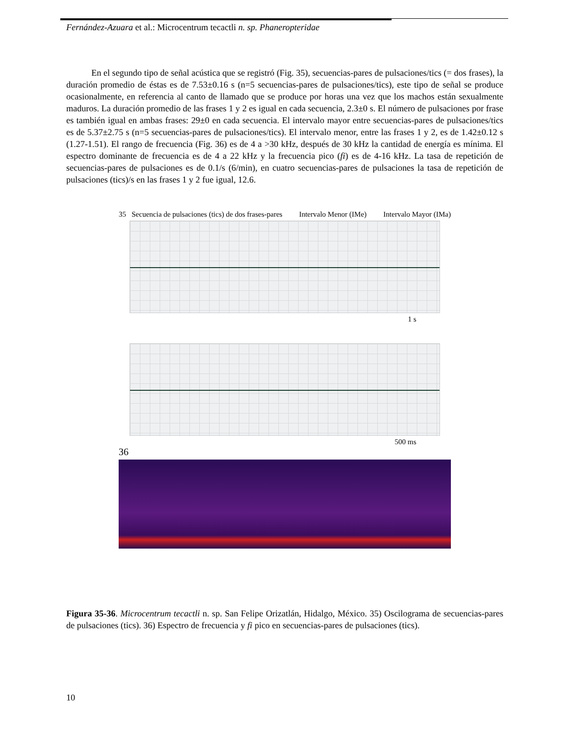Fernández-Azuara et al.: Microcentrum tecactli n. sp. Phaneropteridae
En el segundo tipo de señal acústica que se registró (Fig. 35), secuencias-pares de pulsaciones/tics (= dos frases), la duración promedio de éstas es de 7.53±0.16 s (n=5 secuencias-pares de pulsaciones/tics), este tipo de señal se produce ocasionalmente, en referencia al canto de llamado que se produce por horas una vez que los machos están sexualmente maduros. La duración promedio de las frases 1 y 2 es igual en cada secuencia, 2.3±0 s. El número de pulsaciones por frase es también igual en ambas frases: 29±0 en cada secuencia. El intervalo mayor entre secuencias-pares de pulsaciones/tics es de 5.37±2.75 s (n=5 secuencias-pares de pulsaciones/tics). El intervalo menor, entre las frases 1 y 2, es de 1.42±0.12 s (1.27-1.51). El rango de frecuencia (Fig. 36) es de 4 a >30 kHz, después de 30 kHz la cantidad de energía es mínima. El espectro dominante de frecuencia es de 4 a 22 kHz y la frecuencia pico (fi) es de 4-16 kHz. La tasa de repetición de secuencias-pares de pulsaciones es de 0.1/s (6/min), en cuatro secuencias-pares de pulsaciones la tasa de repetición de pulsaciones (tics)/s en las frases 1 y 2 fue igual, 12.6.
35 Secuencia de pulsaciones (tics) de dos frases-pares Intervalo Menor (IMe) Intervalo Mayor (IMa)
1 s
500 ms
36
Figura 35-36. Microcentrum tecactli n. sp. San Felipe Orizatlán, Hidalgo, México. 35) Oscilograma de secuencias-pares de pulsaciones (tics). 36) Espectro de frecuencia y fi pico en secuencias-pares de pulsaciones (tics).
10